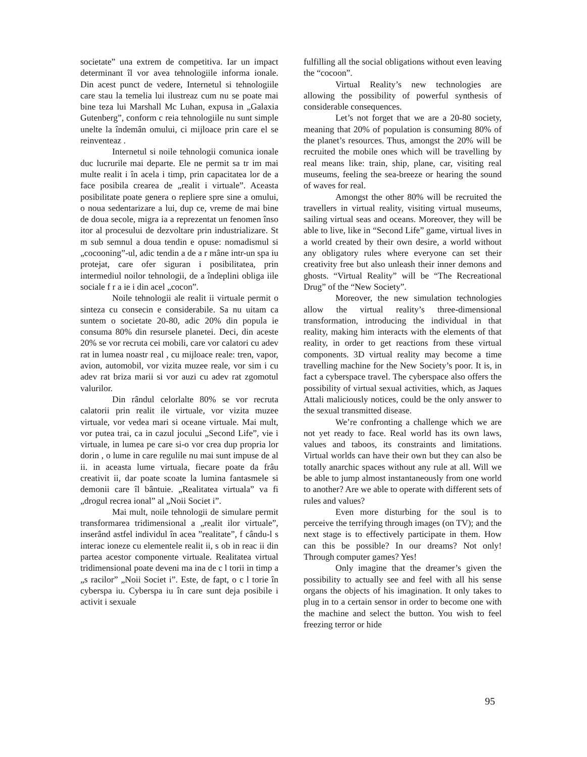societate” una extrem de competitiva. Iar un impact determinant îl vor avea tehnologiile informa ionale. Din acest punct de vedere, Internetul si tehnologiile care stau la temelia lui ilustreaz cum nu se poate mai bine teza lui Marshall Mc Luhan, expusa in „Galaxia Gutenberg”, conform c reia tehnologiile nu sunt simple unelte la îndemân omului, ci mijloace prin care el se reinventeaz .
Internetul si noile tehnologii comunica ionale duc lucrurile mai departe. Ele ne permit sa tr im mai multe realit i în acela i timp, prin capacitatea lor de a face posibila crearea de „realit i virtuale”. Aceasta posibilitate poate genera o repliere spre sine a omului, o noua sedentarizare a lui, dup ce, vreme de mai bine de doua secole, migra ia a reprezentat un fenomen înso itor al procesului de dezvoltare prin industrializare. St m sub semnul a doua tendin e opuse: nomadismul si „cocooning”-ul, adic tendin a de a r mâne intr-un spa iu protejat, care ofer siguran i posibilitatea, prin intermediul noilor tehnologii, de a îndeplini obliga iile sociale f r a ie i din acel „cocon”.
Noile tehnologii ale realit ii virtuale permit o sinteza cu consecin e considerabile. Sa nu uitam ca suntem o societate 20-80, adic 20% din popula ie consuma 80% din resursele planetei. Deci, din aceste 20% se vor recruta cei mobili, care vor calatori cu adev rat in lumea noastr real , cu mijloace reale: tren, vapor, avion, automobil, vor vizita muzee reale, vor sim i cu adev rat briza marii si vor auzi cu adev rat zgomotul valurilor.
Din rândul celorlalte 80% se vor recruta calatorii prin realit ile virtuale, vor vizita muzee virtuale, vor vedea mari si oceane virtuale. Mai mult, vor putea trai, ca in cazul jocului „Second Life”, vie i virtuale, in lumea pe care si-o vor crea dup propria lor dorin , o lume in care regulile nu mai sunt impuse de al ii. in aceasta lume virtuala, fiecare poate da frâu creativit ii, dar poate scoate la lumina fantasmele si demonii care îl bântuie. „Realitatea virtuala” va fi „drogul recrea ional” al „Noii Societ i”.
Mai mult, noile tehnologii de simulare permit transformarea tridimensional a „realit ilor virtuale”, inserând astfel individul în acea ”realitate”, f cându-l s interac ioneze cu elementele realit ii, s ob in reac ii din partea acestor componente virtuale. Realitatea virtual tridimensional poate deveni ma ina de c l torii in timp a „s racilor” „Noii Societ i”. Este, de fapt, o c l torie în cyberspa iu. Cyberspa iu în care sunt deja posibile i activit i sexuale
fulfilling all the social obligations without even leaving the “cocoon”.
Virtual Reality’s new technologies are allowing the possibility of powerful synthesis of considerable consequences.
Let’s not forget that we are a 20-80 society, meaning that 20% of population is consuming 80% of the planet’s resources. Thus, amongst the 20% will be recruited the mobile ones which will be travelling by real means like: train, ship, plane, car, visiting real museums, feeling the sea-breeze or hearing the sound of waves for real.
Amongst the other 80% will be recruited the travellers in virtual reality, visiting virtual museums, sailing virtual seas and oceans. Moreover, they will be able to live, like in “Second Life” game, virtual lives in a world created by their own desire, a world without any obligatory rules where everyone can set their creativity free but also unleash their inner demons and ghosts. “Virtual Reality” will be “The Recreational Drug” of the “New Society”.
Moreover, the new simulation technologies allow the virtual reality’s three-dimensional transformation, introducing the individual in that reality, making him interacts with the elements of that reality, in order to get reactions from these virtual components. 3D virtual reality may become a time travelling machine for the New Society’s poor. It is, in fact a cyberspace travel. The cyberspace also offers the possibility of virtual sexual activities, which, as Jaques Attali maliciously notices, could be the only answer to the sexual transmitted disease.
We’re confronting a challenge which we are not yet ready to face. Real world has its own laws, values and taboos, its constraints and limitations. Virtual worlds can have their own but they can also be totally anarchic spaces without any rule at all. Will we be able to jump almost instantaneously from one world to another? Are we able to operate with different sets of rules and values?
Even more disturbing for the soul is to perceive the terrifying through images (on TV); and the next stage is to effectively participate in them. How can this be possible? In our dreams? Not only! Through computer games? Yes!
Only imagine that the dreamer’s given the possibility to actually see and feel with all his sense organs the objects of his imagination. It only takes to plug in to a certain sensor in order to become one with the machine and select the button. You wish to feel freezing terror or hide
95